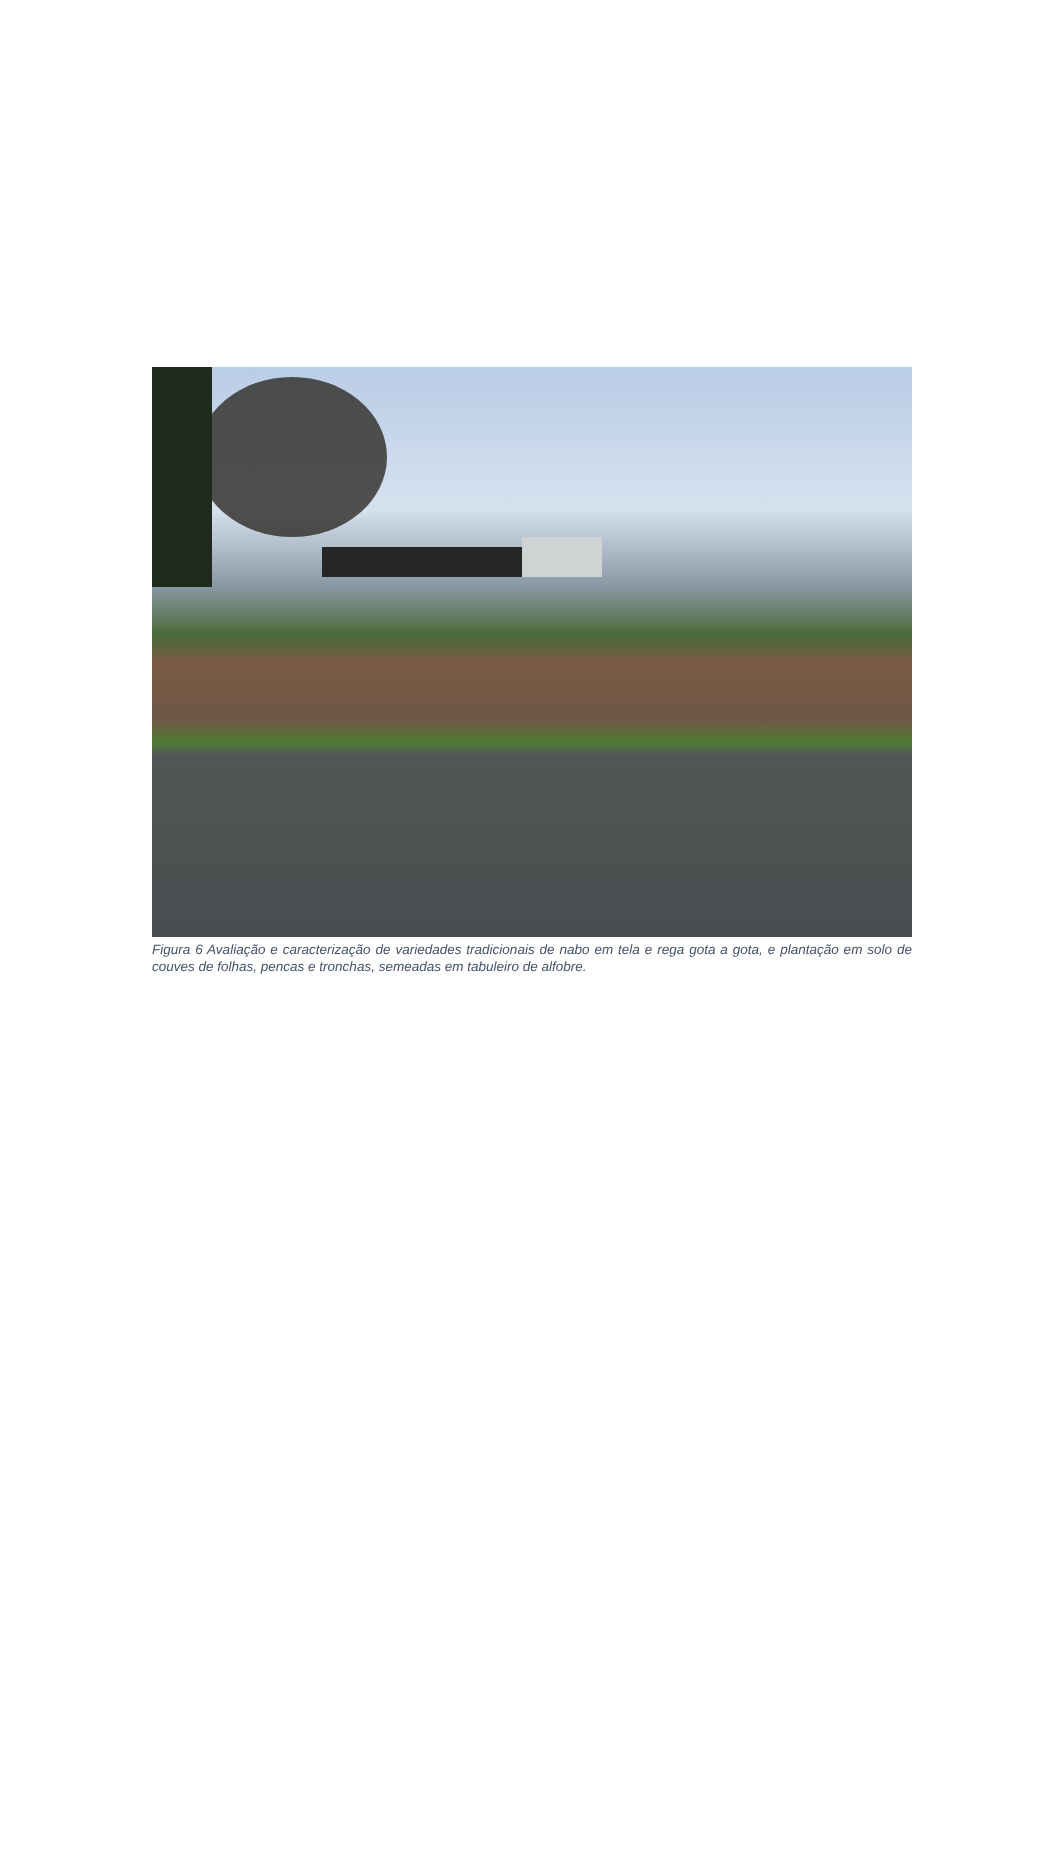Figura 6 Avaliação e caracterização de variedades tradicionais de nabo em tela e rega gota a gota, e plantação em solo de couves de folhas, pencas e tronchas, semeadas em tabuleiro de alfobre.